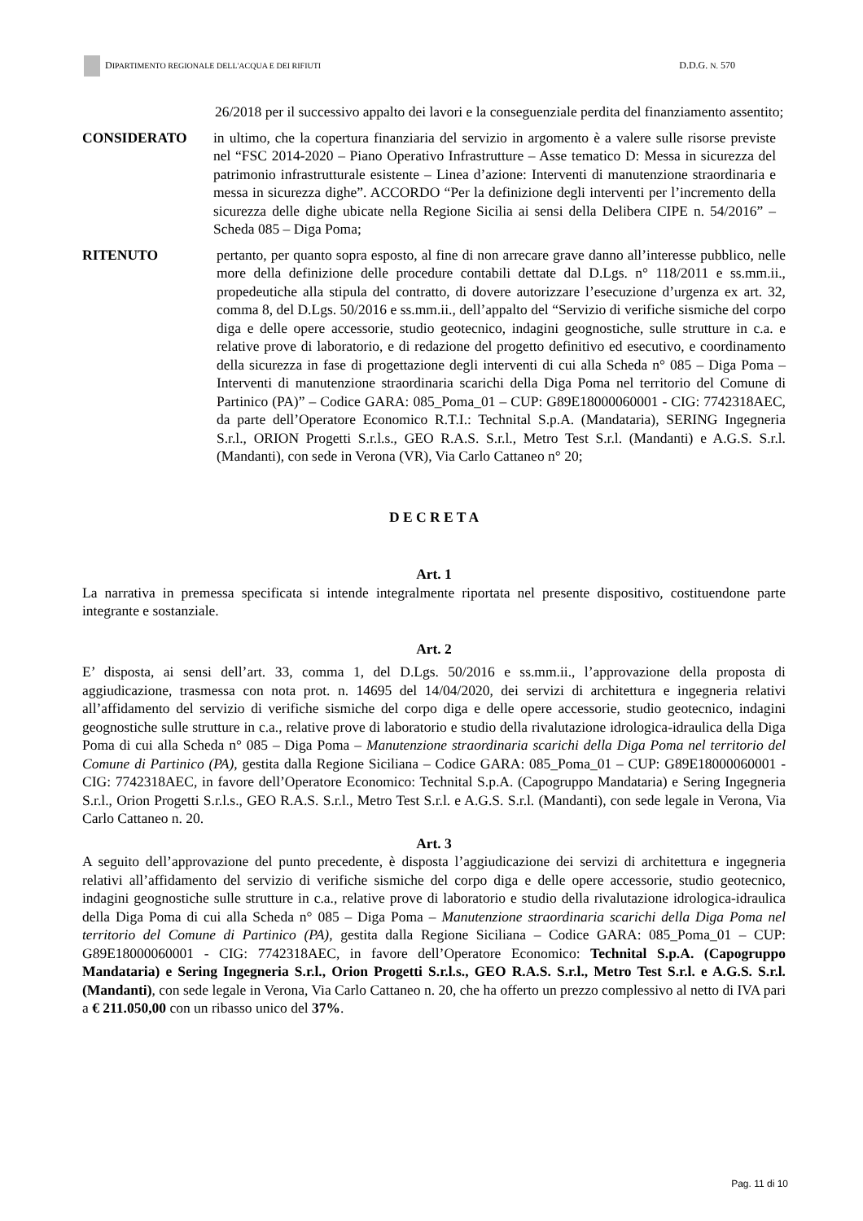DIPARTIMENTO REGIONALE DELL'ACQUA E DEI RIFIUTI D.D.G. N. 570
26/2018 per il successivo appalto dei lavori e la conseguenziale perdita del finanziamento assentito;
CONSIDERATO in ultimo, che la copertura finanziaria del servizio in argomento è a valere sulle risorse previste nel “FSC 2014-2020 – Piano Operativo Infrastrutture – Asse tematico D: Messa in sicurezza del patrimonio infrastrutturale esistente – Linea d’azione: Interventi di manutenzione straordinaria e messa in sicurezza dighe”. ACCORDO “Per la definizione degli interventi per l’incremento della sicurezza delle dighe ubicate nella Regione Sicilia ai sensi della Delibera CIPE n. 54/2016” – Scheda 085 – Diga Poma;
RITENUTO pertanto, per quanto sopra esposto, al fine di non arrecare grave danno all’interesse pubblico, nelle more della definizione delle procedure contabili dettate dal D.Lgs. n° 118/2011 e ss.mm.ii., propedeutiche alla stipula del contratto, di dovere autorizzare l’esecuzione d’urgenza ex art. 32, comma 8, del D.Lgs. 50/2016 e ss.mm.ii., dell’appalto del “Servizio di verifiche sismiche del corpo diga e delle opere accessorie, studio geotecnico, indagini geognostiche, sulle strutture in c.a. e relative prove di laboratorio, e di redazione del progetto definitivo ed esecutivo, e coordinamento della sicurezza in fase di progettazione degli interventi di cui alla Scheda n° 085 – Diga Poma – Interventi di manutenzione straordinaria scarichi della Diga Poma nel territorio del Comune di Partinico (PA)” – Codice GARA: 085_Poma_01 – CUP: G89E18000060001 - CIG: 7742318AEC, da parte dell’Operatore Economico R.T.I.: Technital S.p.A. (Mandataria), SERING Ingegneria S.r.l., ORION Progetti S.r.l.s., GEO R.A.S. S.r.l., Metro Test S.r.l. (Mandanti) e A.G.S. S.r.l. (Mandanti), con sede in Verona (VR), Via Carlo Cattaneo n° 20;
D E C R E T A
Art. 1
La narrativa in premessa specificata si intende integralmente riportata nel presente dispositivo, costituendone parte integrante e sostanziale.
Art. 2
E’ disposta, ai sensi dell’art. 33, comma 1, del D.Lgs. 50/2016 e ss.mm.ii., l’approvazione della proposta di aggiudicazione, trasmessa con nota prot. n. 14695 del 14/04/2020, dei servizi di architettura e ingegneria relativi all’affidamento del servizio di verifiche sismiche del corpo diga e delle opere accessorie, studio geotecnico, indagini geognostiche sulle strutture in c.a., relative prove di laboratorio e studio della rivalutazione idrologica-idraulica della Diga Poma di cui alla Scheda n° 085 – Diga Poma – Manutenzione straordinaria scarichi della Diga Poma nel territorio del Comune di Partinico (PA), gestita dalla Regione Siciliana – Codice GARA: 085_Poma_01 – CUP: G89E18000060001 - CIG: 7742318AEC, in favore dell’Operatore Economico: Technital S.p.A. (Capogruppo Mandataria) e Sering Ingegneria S.r.l., Orion Progetti S.r.l.s., GEO R.A.S. S.r.l., Metro Test S.r.l. e A.G.S. S.r.l. (Mandanti), con sede legale in Verona, Via Carlo Cattaneo n. 20.
Art. 3
A seguito dell’approvazione del punto precedente, è disposta l’aggiudicazione dei servizi di architettura e ingegneria relativi all’affidamento del servizio di verifiche sismiche del corpo diga e delle opere accessorie, studio geotecnico, indagini geognostiche sulle strutture in c.a., relative prove di laboratorio e studio della rivalutazione idrologica-idraulica della Diga Poma di cui alla Scheda n° 085 – Diga Poma – Manutenzione straordinaria scarichi della Diga Poma nel territorio del Comune di Partinico (PA), gestita dalla Regione Siciliana – Codice GARA: 085_Poma_01 – CUP: G89E18000060001 - CIG: 7742318AEC, in favore dell’Operatore Economico: Technital S.p.A. (Capogruppo Mandataria) e Sering Ingegneria S.r.l., Orion Progetti S.r.l.s., GEO R.A.S. S.r.l., Metro Test S.r.l. e A.G.S. S.r.l. (Mandanti), con sede legale in Verona, Via Carlo Cattaneo n. 20, che ha offerto un prezzo complessivo al netto di IVA pari a € 211.050,00 con un ribasso unico del 37%.
Pag. 11 di 10